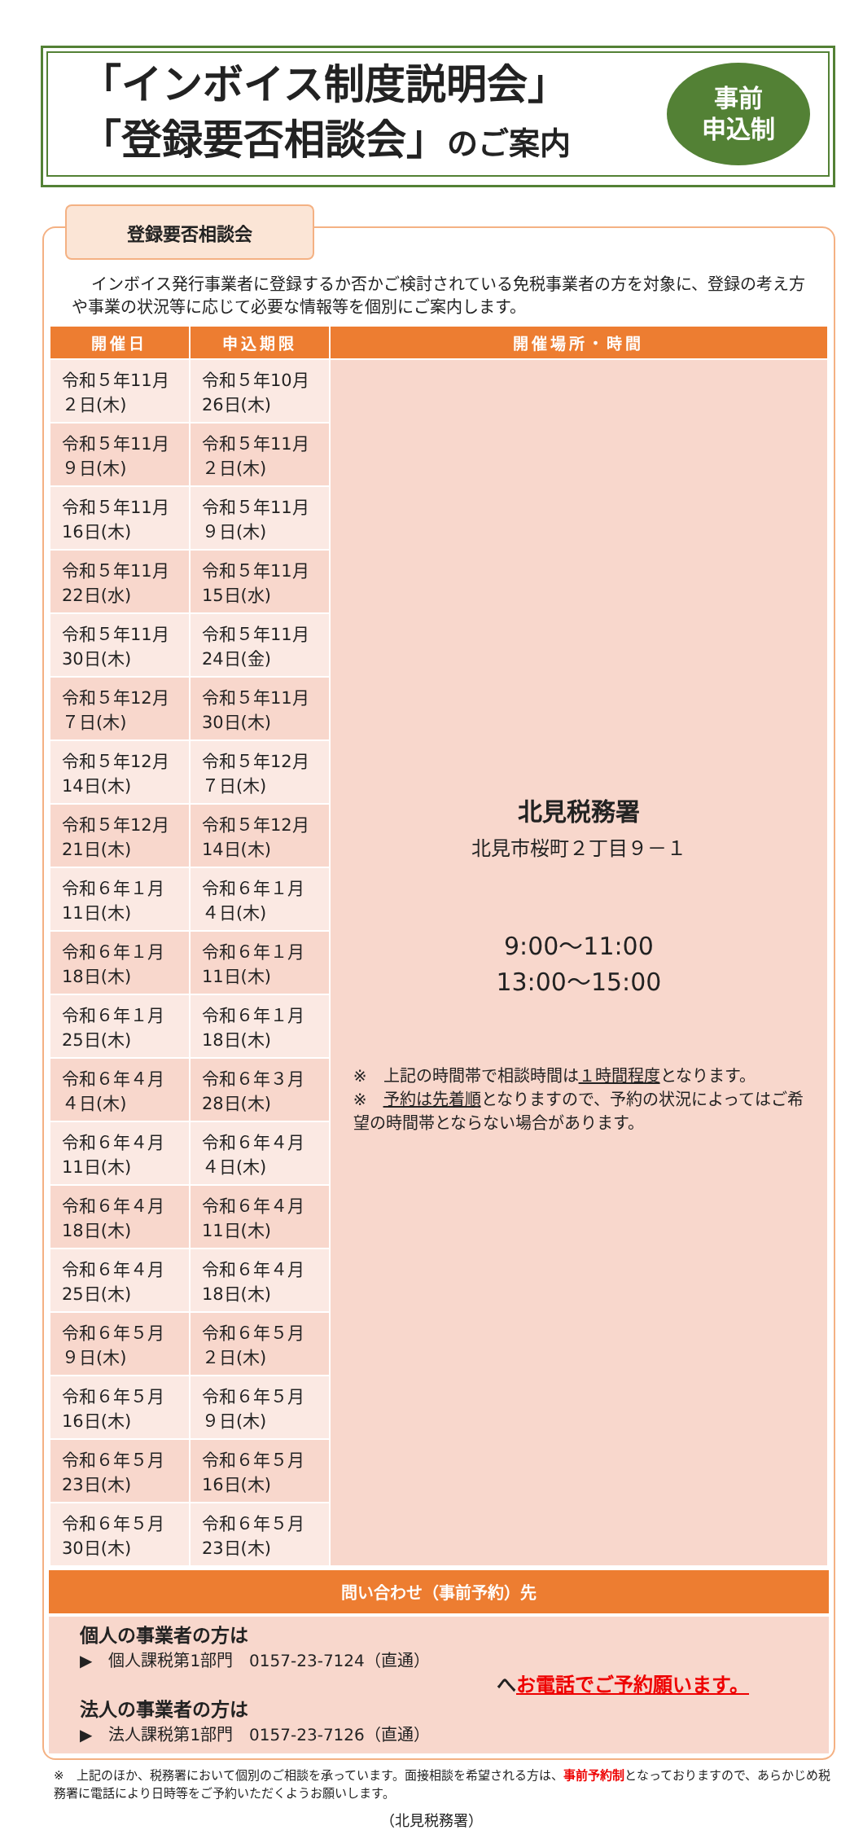「インボイス制度説明会」
「登録要否相談会」のご案内
事前
申込制
登録要否相談会
インボイス発行事業者に登録するか否かご検討されている免税事業者の方を対象に、登録の考え方や事業の状況等に応じて必要な情報等を個別にご案内します。
| 開催日 | 申込期限 | 開催場所・時間 |
| --- | --- | --- |
| 令和５年11月２日(木) | 令和５年10月26日(木) | 北見税務署 北見市桜町２丁目９－１ 9:00～11:00 13:00～15:00 ※ 上記の時間帯で相談時間は １時間程度 となります。 ※ 予約は先着順 となりますので、予約の状況によってはご希望の時間帯とならない場合があります。 |
| 令和５年11月９日(木) | 令和５年11月２日(木) | |
| 令和５年11月16日(木) | 令和５年11月９日(木) | |
| 令和５年11月22日(水) | 令和５年11月15日(水) | |
| 令和５年11月30日(木) | 令和５年11月24日(金) | |
| 令和５年12月７日(木) | 令和５年11月30日(木) | |
| 令和５年12月14日(木) | 令和５年12月７日(木) | |
| 令和５年12月21日(木) | 令和５年12月14日(木) | |
| 令和６年１月11日(木) | 令和６年１月４日(木) | |
| 令和６年１月18日(木) | 令和６年１月11日(木) | |
| 令和６年１月25日(木) | 令和６年１月18日(木) | |
| 令和６年４月４日(木) | 令和６年３月28日(木) | |
| 令和６年４月11日(木) | 令和６年４月４日(木) | |
| 令和６年４月18日(木) | 令和６年４月11日(木) | |
| 令和６年４月25日(木) | 令和６年４月18日(木) | |
| 令和６年５月９日(木) | 令和６年５月２日(木) | |
| 令和６年５月16日(木) | 令和６年５月９日(木) | |
| 令和６年５月23日(木) | 令和６年５月16日(木) | |
| 令和６年５月30日(木) | 令和６年５月23日(木) | |
問い合わせ（事前予約）先
個人の事業者の方は
▶　個人課税第1部門　0157-23-7124（直通）
へお電話でご予約願います。
法人の事業者の方は
▶　法人課税第1部門　0157-23-7126（直通）
※　上記のほか、税務署において個別のご相談を承っています。面接相談を希望される方は、事前予約制となっておりますので、あらかじめ税務署に電話により日時等をご予約いただくようお願いします。
（北見税務署）